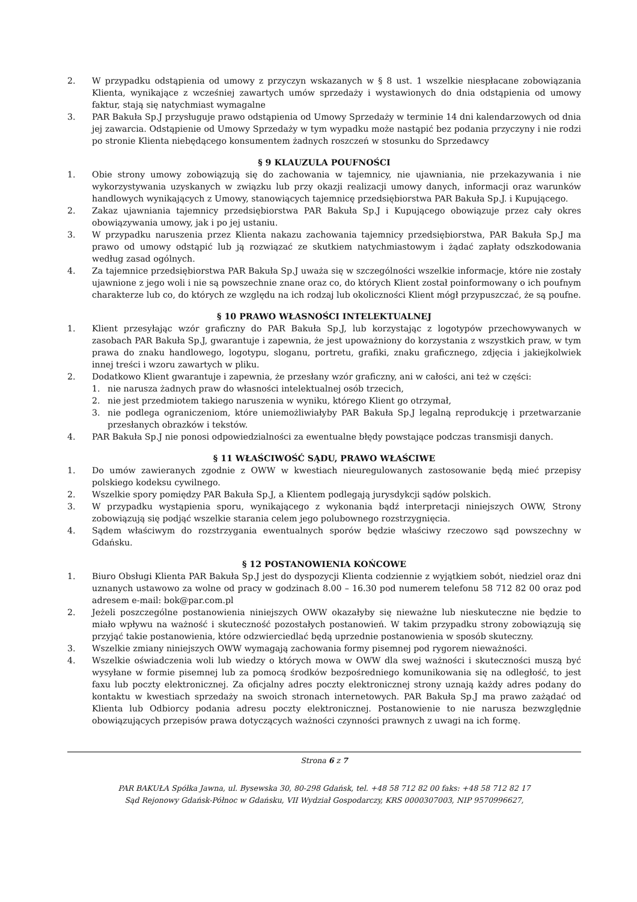2. W przypadku odstąpienia od umowy z przyczyn wskazanych w § 8 ust. 1 wszelkie niespłacane zobowiązania Klienta, wynikające z wcześniej zawartych umów sprzedaży i wystawionych do dnia odstąpienia od umowy faktur, stają się natychmiast wymagalne
3. PAR Bakuła Sp.J przysługuje prawo odstąpienia od Umowy Sprzedaży w terminie 14 dni kalendarzowych od dnia jej zawarcia. Odstąpienie od Umowy Sprzedaży w tym wypadku może nastąpić bez podania przyczyny i nie rodzi po stronie Klienta niebędącego konsumentem żadnych roszczeń w stosunku do Sprzedawcy
§ 9 KLAUZULA POUFNOŚCI
1. Obie strony umowy zobowiązują się do zachowania w tajemnicy, nie ujawniania, nie przekazywania i nie wykorzystywania uzyskanych w związku lub przy okazji realizacji umowy danych, informacji oraz warunków handlowych wynikających z Umowy, stanowiących tajemnicę przedsiębiorstwa PAR Bakuła Sp.J. i Kupującego.
2. Zakaz ujawniania tajemnicy przedsiębiorstwa PAR Bakuła Sp.J i Kupującego obowiązuje przez cały okres obowiązywania umowy, jak i po jej ustaniu.
3. W przypadku naruszenia przez Klienta nakazu zachowania tajemnicy przedsiębiorstwa, PAR Bakuła Sp.J ma prawo od umowy odstąpić lub ją rozwiązać ze skutkiem natychmiastowym i żądać zapłaty odszkodowania według zasad ogólnych.
4. Za tajemnice przedsiębiorstwa PAR Bakuła Sp.J uważa się w szczególności wszelkie informacje, które nie zostały ujawnione z jego woli i nie są powszechnie znane oraz co, do których Klient został poinformowany o ich poufnym charakterze lub co, do których ze względu na ich rodzaj lub okoliczności Klient mógł przypuszczać, że są poufne.
§ 10 PRAWO WŁASNOŚCI INTELEKTUALNEJ
1. Klient przesyłając wzór graficzny do PAR Bakuła Sp.J, lub korzystając z logotypów przechowywanych w zasobach PAR Bakuła Sp.J, gwarantuje i zapewnia, że jest upoważniony do korzystania z wszystkich praw, w tym prawa do znaku handlowego, logotypu, sloganu, portretu, grafiki, znaku graficznego, zdjęcia i jakiejkolwiek innej treści i wzoru zawartych w pliku.
2. Dodatkowo Klient gwarantuje i zapewnia, że przesłany wzór graficzny, ani w całości, ani też w części:
1. nie narusza żadnych praw do własności intelektualnej osób trzecich,
2. nie jest przedmiotem takiego naruszenia w wyniku, którego Klient go otrzymał,
3. nie podlega ograniczeniom, które uniemożliwiałyby PAR Bakuła Sp.J legalną reprodukcję i przetwarzanie przesłanych obrazków i tekstów.
4. PAR Bakuła Sp.J nie ponosi odpowiedzialności za ewentualne błędy powstające podczas transmisji danych.
§ 11 WŁAŚCIWOŚĆ SĄDU, PRAWO WŁAŚCIWE
1. Do umów zawieranych zgodnie z OWW w kwestiach nieuregulowanych zastosowanie będą mieć przepisy polskiego kodeksu cywilnego.
2. Wszelkie spory pomiędzy PAR Bakuła Sp.J, a Klientem podlegają jurysdykcji sądów polskich.
3. W przypadku wystąpienia sporu, wynikającego z wykonania bądź interpretacji niniejszych OWW, Strony zobowiązują się podjąć wszelkie starania celem jego polubownego rozstrzygnięcia.
4. Sądem właściwym do rozstrzygania ewentualnych sporów będzie właściwy rzeczowo sąd powszechny w Gdańsku.
§ 12 POSTANOWIENIA KOŃCOWE
1. Biuro Obsługi Klienta PAR Bakuła Sp.J jest do dyspozycji Klienta codziennie z wyjątkiem sobót, niedziel oraz dni uznanych ustawowo za wolne od pracy w godzinach 8.00 – 16.30 pod numerem telefonu 58 712 82 00 oraz pod adresem e-mail: bok@par.com.pl
2. Jeżeli poszczególne postanowienia niniejszych OWW okazałyby się nieważne lub nieskuteczne nie będzie to miało wpływu na ważność i skuteczność pozostałych postanowień. W takim przypadku strony zobowiązują się przyjąć takie postanowienia, które odzwierciedlać będą uprzednie postanowienia w sposób skuteczny.
3. Wszelkie zmiany niniejszych OWW wymagają zachowania formy pisemnej pod rygorem nieważności.
4. Wszelkie oświadczenia woli lub wiedzy o których mowa w OWW dla swej ważności i skuteczności muszą być wysyłane w formie pisemnej lub za pomocą środków bezpośredniego komunikowania się na odległość, to jest faxu lub poczty elektronicznej. Za oficjalny adres poczty elektronicznej strony uznają każdy adres podany do kontaktu w kwestiach sprzedaży na swoich stronach internetowych. PAR Bakuła Sp.J ma prawo zażądać od Klienta lub Odbiorcy podania adresu poczty elektronicznej. Postanowienie to nie narusza bezwzględnie obowiązujących przepisów prawa dotyczących ważności czynności prawnych z uwagi na ich formę.
Strona 6 z 7
PAR BAKUŁA Spółka Jawna, ul. Bysewska 30, 80-298 Gdańsk, tel. +48 58 712 82 00 faks: +48 58 712 82 17
Sąd Rejonowy Gdańsk-Północ w Gdańsku, VII Wydział Gospodarczy, KRS 0000307003, NIP 9570996627,